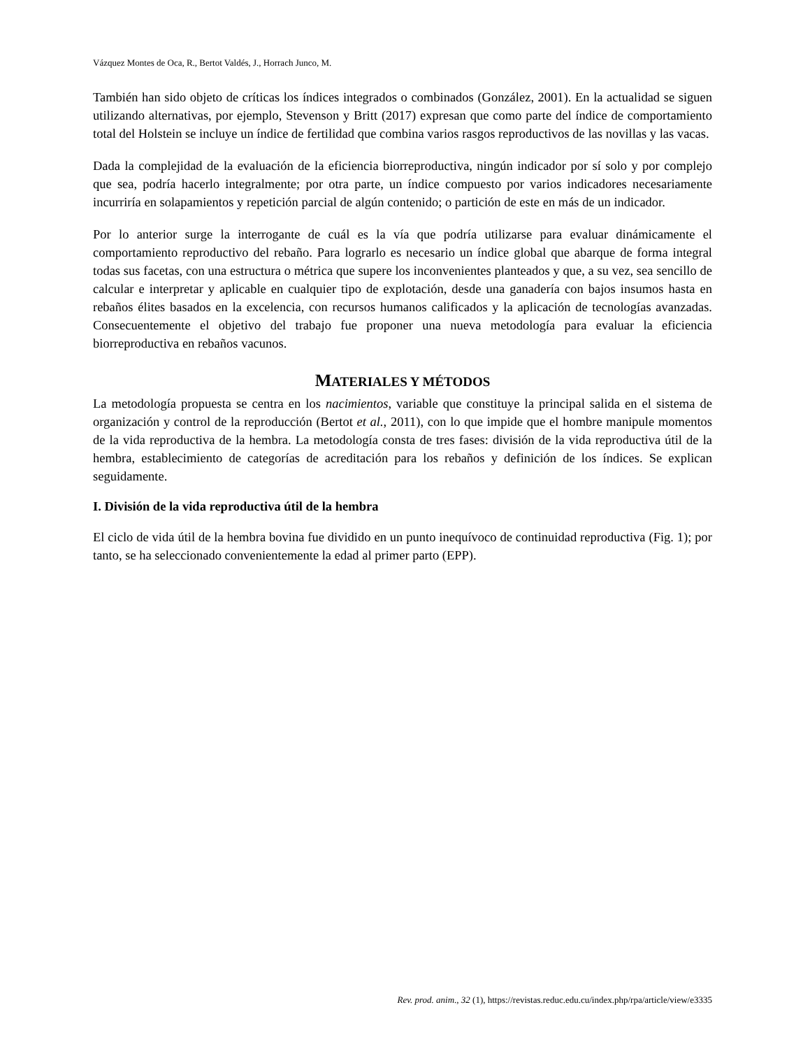Vázquez Montes de Oca, R., Bertot Valdés, J., Horrach Junco, M.
También han sido objeto de críticas los índices integrados o combinados (González, 2001). En la actualidad se siguen utilizando alternativas, por ejemplo, Stevenson y Britt (2017) expresan que como parte del índice de comportamiento total del Holstein se incluye un índice de fertilidad que combina varios rasgos reproductivos de las novillas y las vacas.
Dada la complejidad de la evaluación de la eficiencia biorreproductiva, ningún indicador por sí solo y por complejo que sea, podría hacerlo integralmente; por otra parte, un índice compuesto por varios indicadores necesariamente incurriría en solapamientos y repetición parcial de algún contenido; o partición de este en más de un indicador.
Por lo anterior surge la interrogante de cuál es la vía que podría utilizarse para evaluar dinámicamente el comportamiento reproductivo del rebaño. Para lograrlo es necesario un índice global que abarque de forma integral todas sus facetas, con una estructura o métrica que supere los inconvenientes planteados y que, a su vez, sea sencillo de calcular e interpretar y aplicable en cualquier tipo de explotación, desde una ganadería con bajos insumos hasta en rebaños élites basados en la excelencia, con recursos humanos calificados y la aplicación de tecnologías avanzadas. Consecuentemente el objetivo del trabajo fue proponer una nueva metodología para evaluar la eficiencia biorreproductiva en rebaños vacunos.
MATERIALES Y MÉTODOS
La metodología propuesta se centra en los nacimientos, variable que constituye la principal salida en el sistema de organización y control de la reproducción (Bertot et al., 2011), con lo que impide que el hombre manipule momentos de la vida reproductiva de la hembra. La metodología consta de tres fases: división de la vida reproductiva útil de la hembra, establecimiento de categorías de acreditación para los rebaños y definición de los índices. Se explican seguidamente.
I. División de la vida reproductiva útil de la hembra
El ciclo de vida útil de la hembra bovina fue dividido en un punto inequívoco de continuidad reproductiva (Fig. 1); por tanto, se ha seleccionado convenientemente la edad al primer parto (EPP).
Rev. prod. anim., 32 (1), https://revistas.reduc.edu.cu/index.php/rpa/article/view/e3335